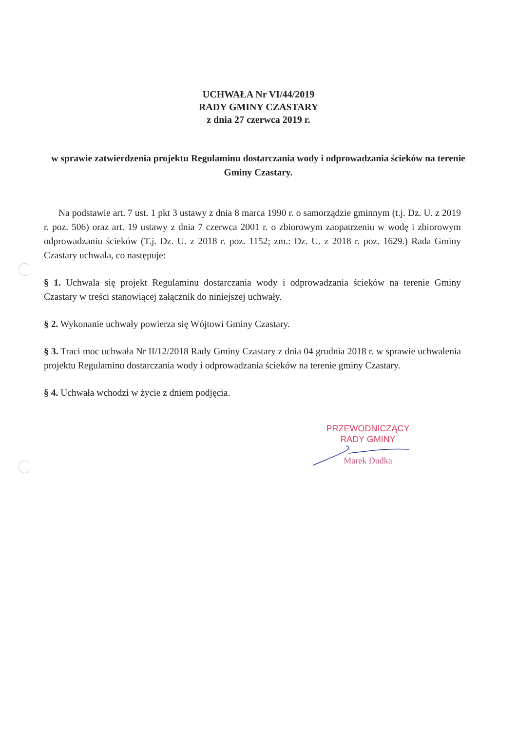UCHWAŁA Nr VI/44/2019
RADY GMINY CZASTARY
z dnia 27 czerwca 2019 r.
w sprawie zatwierdzenia projektu Regulaminu dostarczania wody i odprowadzania ścieków na terenie Gminy Czastary.
Na podstawie art. 7 ust. 1 pkt 3 ustawy z dnia 8 marca 1990 r. o samorządzie gminnym (t.j. Dz. U. z 2019 r. poz. 506) oraz art. 19 ustawy z dnia 7 czerwca 2001 r. o zbiorowym zaopatrzeniu w wodę i zbiorowym odprowadzaniu ścieków (T.j. Dz. U. z 2018 r. poz. 1152; zm.: Dz. U. z 2018 r. poz. 1629.) Rada Gminy Czastary uchwala, co następuje:
§ 1. Uchwala się projekt Regulaminu dostarczania wody i odprowadzania ścieków na terenie Gminy Czastary w treści stanowiącej załącznik do niniejszej uchwały.
§ 2. Wykonanie uchwały powierza się Wójtowi Gminy Czastary.
§ 3. Traci moc uchwała Nr II/12/2018 Rady Gminy Czastary z dnia 04 grudnia 2018 r. w sprawie uchwalenia projektu Regulaminu dostarczania wody i odprowadzania ścieków na terenie gminy Czastary.
§ 4. Uchwała wchodzi w życie z dniem podjęcia.
PRZEWODNICZĄCY
RADY GMINY
Marek Dudka